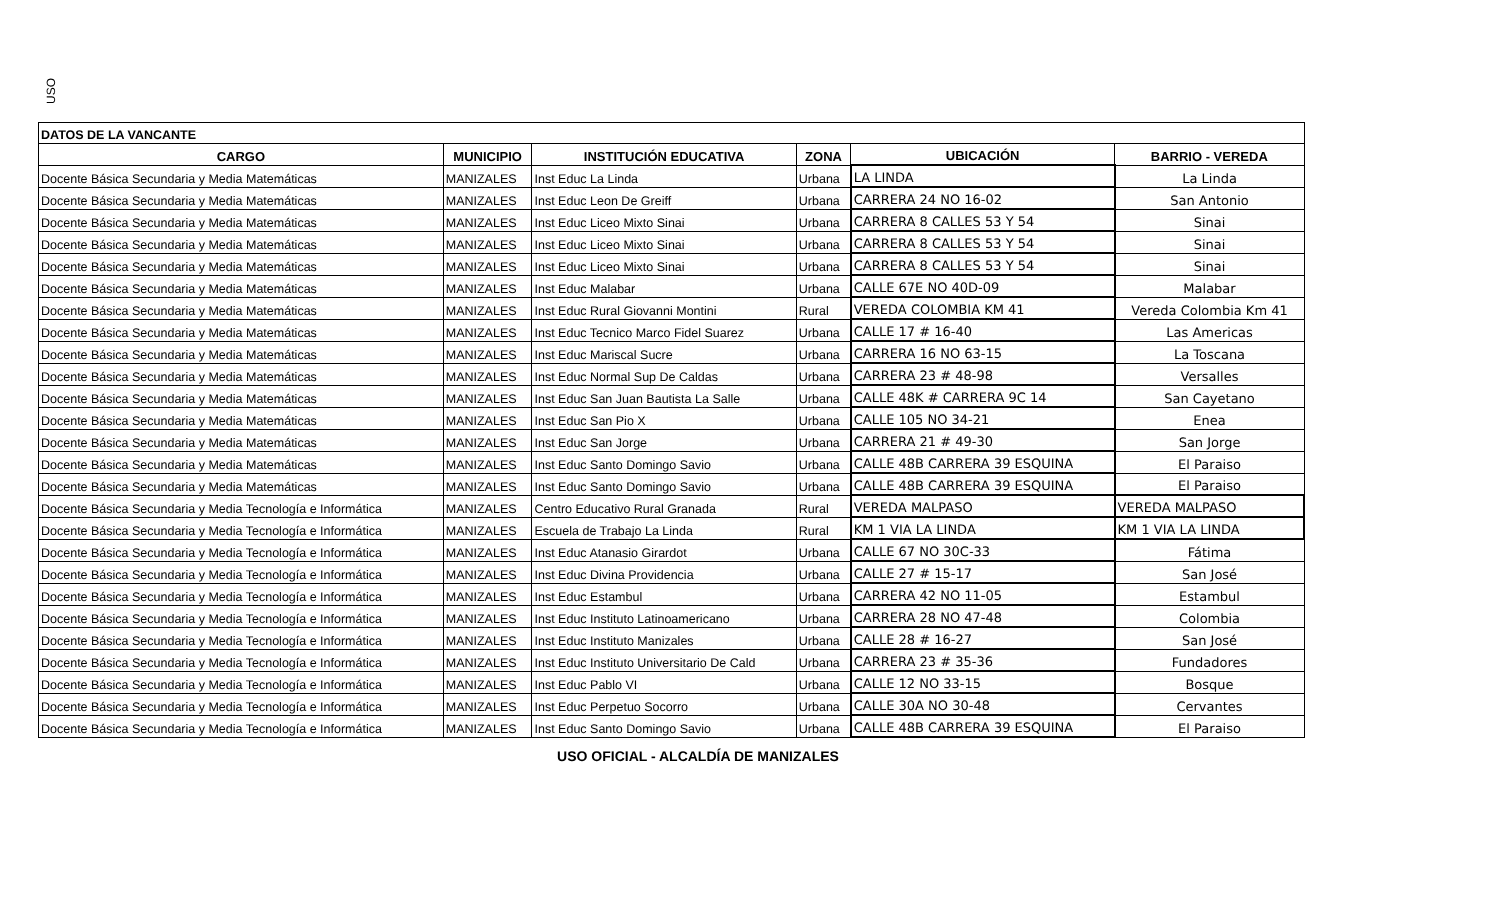USO
| DATOS DE LA VANCANTE | | | | | |
| CARGO | MUNICIPIO | INSTITUCIÓN EDUCATIVA | ZONA | UBICACIÓN | BARRIO - VEREDA |
| Docente Básica Secundaria y Media Matemáticas | MANIZALES | Inst Educ La Linda | Urbana | LA LINDA | La Linda |
| Docente Básica Secundaria y Media Matemáticas | MANIZALES | Inst Educ Leon De Greiff | Urbana | CARRERA 24 NO 16-02 | San Antonio |
| Docente Básica Secundaria y Media Matemáticas | MANIZALES | Inst Educ Liceo Mixto Sinai | Urbana | CARRERA 8 CALLES 53 Y 54 | Sinai |
| Docente Básica Secundaria y Media Matemáticas | MANIZALES | Inst Educ Liceo Mixto Sinai | Urbana | CARRERA 8 CALLES 53 Y 54 | Sinai |
| Docente Básica Secundaria y Media Matemáticas | MANIZALES | Inst Educ Liceo Mixto Sinai | Urbana | CARRERA 8 CALLES 53 Y 54 | Sinai |
| Docente Básica Secundaria y Media Matemáticas | MANIZALES | Inst Educ Malabar | Urbana | CALLE 67E NO 40D-09 | Malabar |
| Docente Básica Secundaria y Media Matemáticas | MANIZALES | Inst Educ Rural Giovanni Montini | Rural | VEREDA COLOMBIA KM 41 | Vereda Colombia Km 41 |
| Docente Básica Secundaria y Media Matemáticas | MANIZALES | Inst Educ Tecnico Marco Fidel Suarez | Urbana | CALLE 17 # 16-40 | Las Americas |
| Docente Básica Secundaria y Media Matemáticas | MANIZALES | Inst Educ Mariscal Sucre | Urbana | CARRERA 16 NO 63-15 | La Toscana |
| Docente Básica Secundaria y Media Matemáticas | MANIZALES | Inst Educ Normal Sup De Caldas | Urbana | CARRERA 23 # 48-98 | Versalles |
| Docente Básica Secundaria y Media Matemáticas | MANIZALES | Inst Educ San Juan Bautista La Salle | Urbana | CALLE 48K # CARRERA 9C 14 | San Cayetano |
| Docente Básica Secundaria y Media Matemáticas | MANIZALES | Inst Educ San Pio X | Urbana | CALLE 105 NO 34-21 | Enea |
| Docente Básica Secundaria y Media Matemáticas | MANIZALES | Inst Educ San Jorge | Urbana | CARRERA 21 # 49-30 | San Jorge |
| Docente Básica Secundaria y Media Matemáticas | MANIZALES | Inst Educ Santo Domingo Savio | Urbana | CALLE 48B CARRERA 39 ESQUINA | El Paraiso |
| Docente Básica Secundaria y Media Matemáticas | MANIZALES | Inst Educ Santo Domingo Savio | Urbana | CALLE 48B CARRERA 39 ESQUINA | El Paraiso |
| Docente Básica Secundaria y Media Tecnología e Informática | MANIZALES | Centro Educativo Rural Granada | Rural | VEREDA MALPASO | VEREDA MALPASO |
| Docente Básica Secundaria y Media Tecnología e Informática | MANIZALES | Escuela de Trabajo La Linda | Rural | KM 1 VIA LA LINDA | KM 1 VIA LA LINDA |
| Docente Básica Secundaria y Media Tecnología e Informática | MANIZALES | Inst Educ Atanasio Girardot | Urbana | CALLE 67 NO 30C-33 | Fátima |
| Docente Básica Secundaria y Media Tecnología e Informática | MANIZALES | Inst Educ Divina Providencia | Urbana | CALLE 27 # 15-17 | San José |
| Docente Básica Secundaria y Media Tecnología e Informática | MANIZALES | Inst Educ Estambul | Urbana | CARRERA 42 NO 11-05 | Estambul |
| Docente Básica Secundaria y Media Tecnología e Informática | MANIZALES | Inst Educ Instituto Latinoamericano | Urbana | CARRERA 28 NO 47-48 | Colombia |
| Docente Básica Secundaria y Media Tecnología e Informática | MANIZALES | Inst Educ Instituto Manizales | Urbana | CALLE 28 # 16-27 | San José |
| Docente Básica Secundaria y Media Tecnología e Informática | MANIZALES | Inst Educ Instituto Universitario De Cald | Urbana | CARRERA 23 # 35-36 | Fundadores |
| Docente Básica Secundaria y Media Tecnología e Informática | MANIZALES | Inst Educ Pablo VI | Urbana | CALLE 12 NO 33-15 | Bosque |
| Docente Básica Secundaria y Media Tecnología e Informática | MANIZALES | Inst Educ Perpetuo Socorro | Urbana | CALLE 30A NO 30-48 | Cervantes |
| Docente Básica Secundaria y Media Tecnología e Informática | MANIZALES | Inst Educ Santo Domingo Savio | Urbana | CALLE 48B CARRERA 39 ESQUINA | El Paraiso |
USO OFICIAL - ALCALDÍA DE MANIZALES